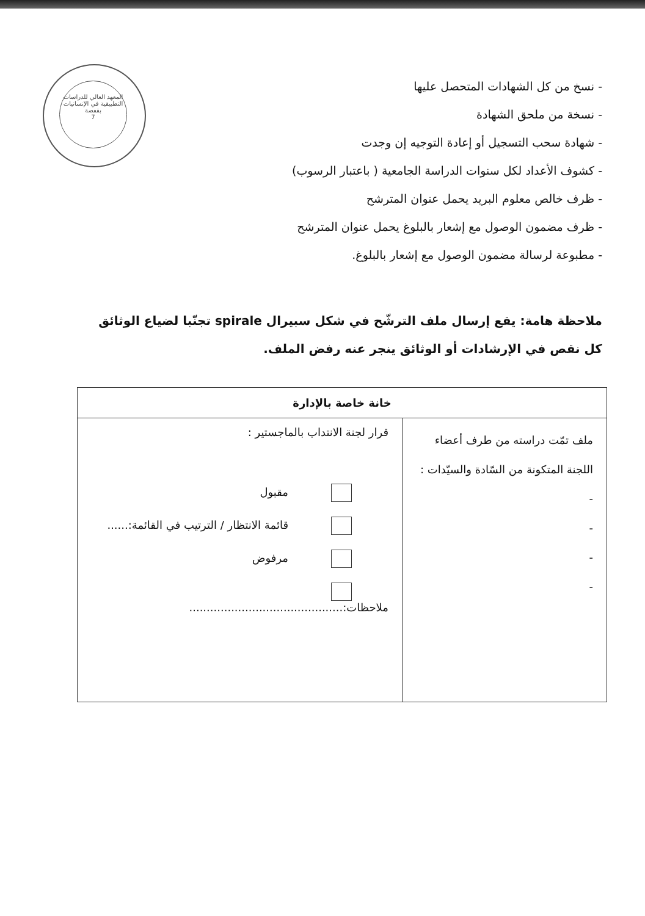المعهد العالي للدراسات التطبيقية في الإنسانيات بقفصة
7
- نسخ من كل الشهادات المتحصل عليها
- نسخة من ملحق الشهادة
- شهادة سحب التسجيل أو إعادة التوجيه إن وجدت
- كشوف الأعداد لكل سنوات الدراسة الجامعية ( باعتبار الرسوب)
- ظرف خالص معلوم البريد يحمل عنوان المترشح
- ظرف مضمون الوصول مع إشعار بالبلوغ يحمل عنوان المترشح
- مطبوعة لرسالة مضمون الوصول مع إشعار بالبلوغ.
ملاحظة هامة: يقع إرسال ملف الترشّح في شكل سبيرال spirale تجنّبا لضياع الوثائق كل نقص في الإرشادات أو الوثائق ينجر عنه رفض الملف.
| خانة خاصة بالإدارة | |
| --- | --- |
| ملف تمّت دراسته من طرف أعضاء اللجنة المتكونة من السّادة والسيّدات : - - - - | قرار لجنة الانتداب بالماجستير : مقبول قائمة الانتظار / الترتيب في القائمة:...... مرفوض ملاحظات:............................................ |